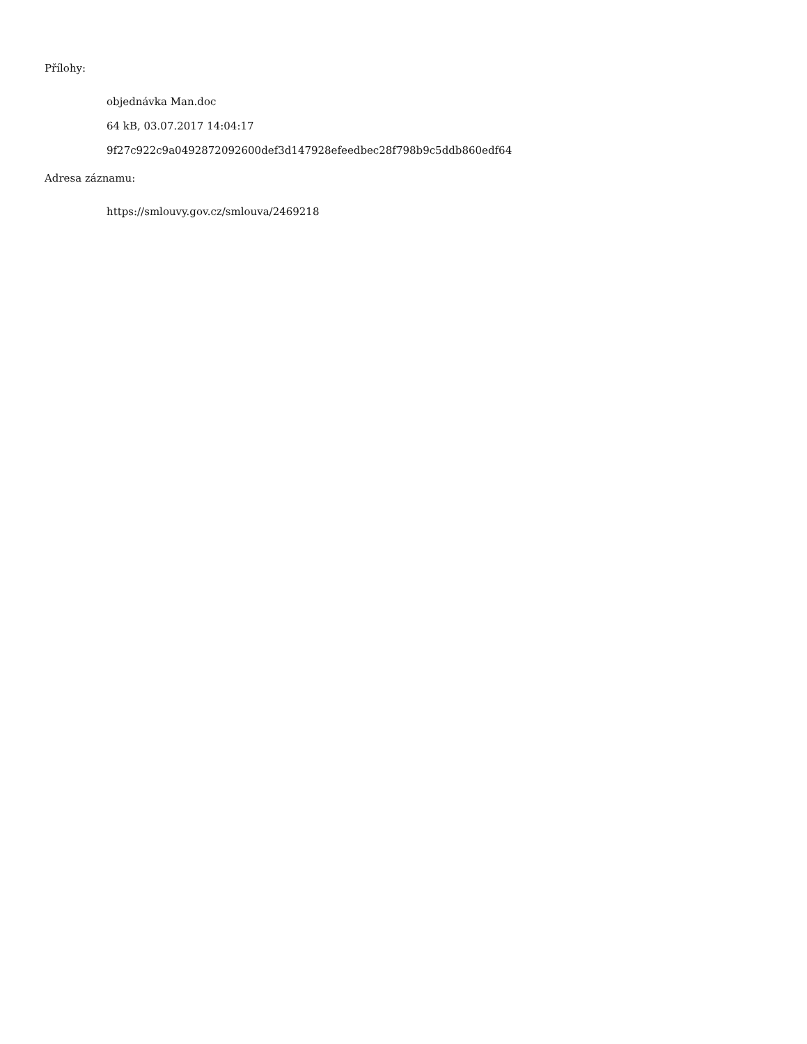Přílohy:
objednávka Man.doc
64 kB, 03.07.2017 14:04:17
9f27c922c9a0492872092600def3d147928efeedbec28f798b9c5ddb860edf64
Adresa záznamu:
https://smlouvy.gov.cz/smlouva/2469218